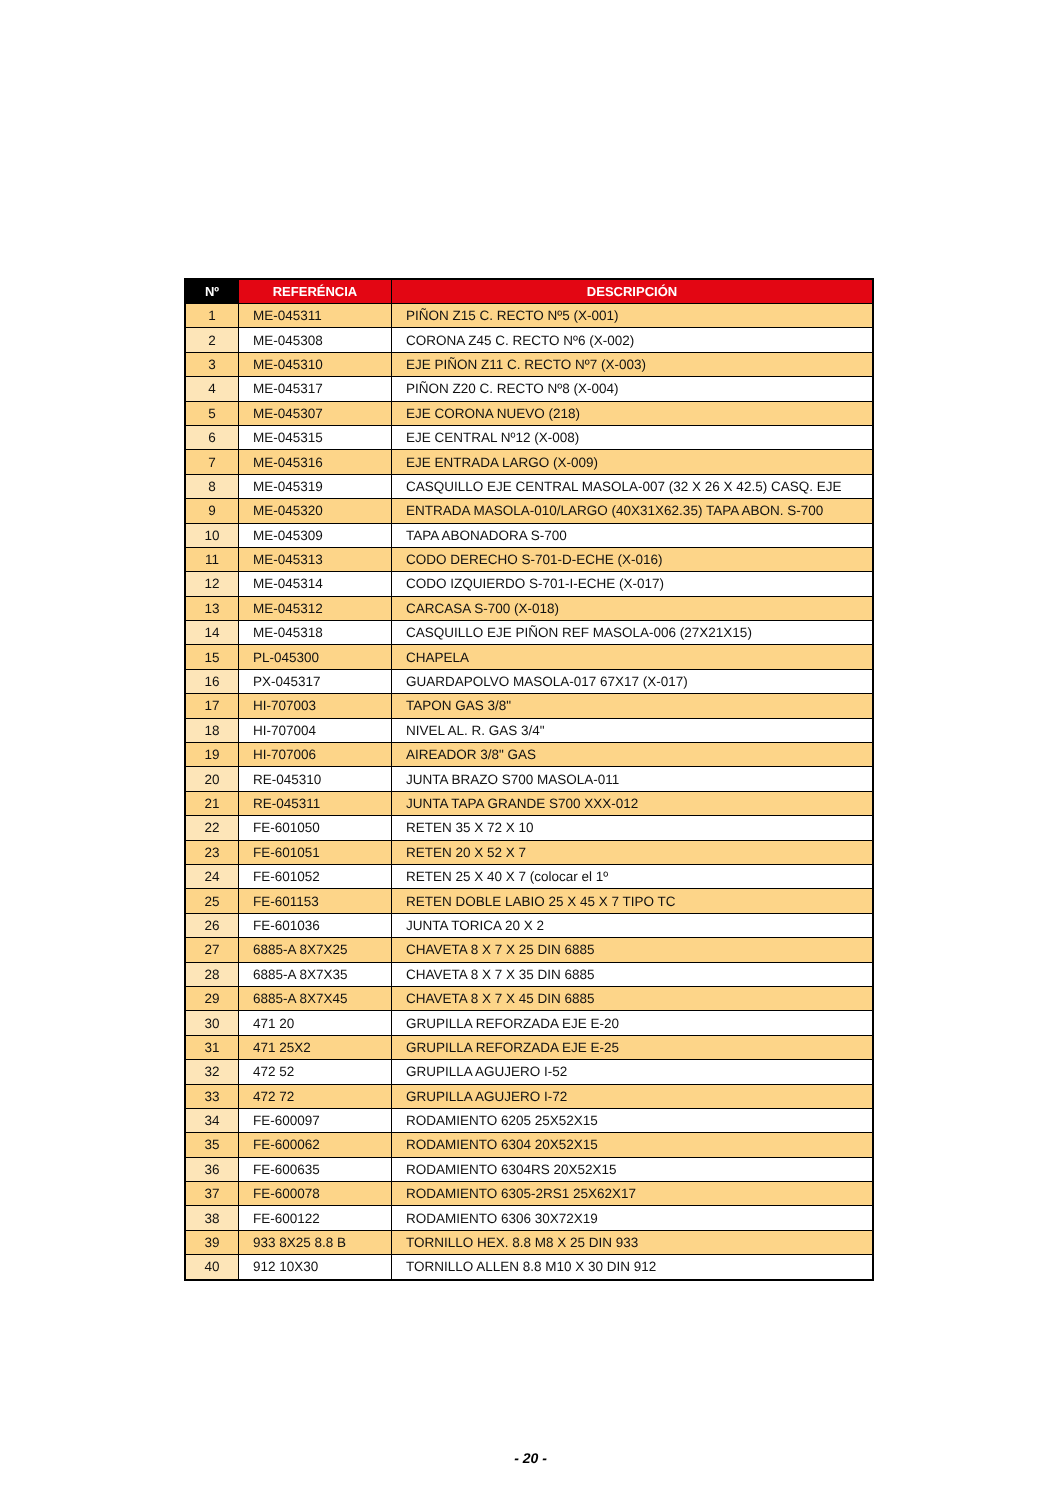| Nº | REFERÉNCIA | DESCRIPCIÓN |
| --- | --- | --- |
| 1 | ME-045311 | PIÑON Z15 C. RECTO Nº5 (X-001) |
| 2 | ME-045308 | CORONA Z45 C. RECTO Nº6 (X-002) |
| 3 | ME-045310 | EJE PIÑON Z11 C. RECTO Nº7 (X-003) |
| 4 | ME-045317 | PIÑON Z20 C. RECTO Nº8 (X-004) |
| 5 | ME-045307 | EJE CORONA NUEVO (218) |
| 6 | ME-045315 | EJE CENTRAL Nº12 (X-008) |
| 7 | ME-045316 | EJE ENTRADA LARGO (X-009) |
| 8 | ME-045319 | CASQUILLO EJE CENTRAL MASOLA-007 (32 X 26 X 42.5) CASQ. EJE |
| 9 | ME-045320 | ENTRADA MASOLA-010/LARGO (40X31X62.35) TAPA ABON. S-700 |
| 10 | ME-045309 | TAPA ABONADORA S-700 |
| 11 | ME-045313 | CODO DERECHO S-701-D-ECHE (X-016) |
| 12 | ME-045314 | CODO IZQUIERDO S-701-I-ECHE (X-017) |
| 13 | ME-045312 | CARCASA S-700 (X-018) |
| 14 | ME-045318 | CASQUILLO EJE PIÑON REF MASOLA-006 (27X21X15) |
| 15 | PL-045300 | CHAPELA |
| 16 | PX-045317 | GUARDAPOLVO MASOLA-017 67X17 (X-017) |
| 17 | HI-707003 | TAPON GAS 3/8" |
| 18 | HI-707004 | NIVEL AL. R. GAS 3/4" |
| 19 | HI-707006 | AIREADOR 3/8" GAS |
| 20 | RE-045310 | JUNTA BRAZO S700 MASOLA-011 |
| 21 | RE-045311 | JUNTA TAPA GRANDE S700 XXX-012 |
| 22 | FE-601050 | RETEN 35 X 72 X 10 |
| 23 | FE-601051 | RETEN 20 X 52 X 7 |
| 24 | FE-601052 | RETEN 25 X 40 X 7 (colocar el 1º |
| 25 | FE-601153 | RETEN DOBLE LABIO 25 X 45 X 7 TIPO TC |
| 26 | FE-601036 | JUNTA TORICA 20 X 2 |
| 27 | 6885-A 8X7X25 | CHAVETA 8 X 7 X 25 DIN 6885 |
| 28 | 6885-A 8X7X35 | CHAVETA 8 X 7 X 35 DIN 6885 |
| 29 | 6885-A 8X7X45 | CHAVETA 8 X 7 X 45 DIN 6885 |
| 30 | 471 20 | GRUPILLA REFORZADA EJE E-20 |
| 31 | 471 25X2 | GRUPILLA REFORZADA EJE E-25 |
| 32 | 472 52 | GRUPILLA AGUJERO I-52 |
| 33 | 472 72 | GRUPILLA AGUJERO I-72 |
| 34 | FE-600097 | RODAMIENTO 6205 25X52X15 |
| 35 | FE-600062 | RODAMIENTO 6304 20X52X15 |
| 36 | FE-600635 | RODAMIENTO 6304RS 20X52X15 |
| 37 | FE-600078 | RODAMIENTO 6305-2RS1 25X62X17 |
| 38 | FE-600122 | RODAMIENTO 6306 30X72X19 |
| 39 | 933 8X25 8.8 B | TORNILLO HEX. 8.8 M8 X 25 DIN 933 |
| 40 | 912 10X30 | TORNILLO ALLEN 8.8 M10 X 30 DIN 912 |
- 20 -